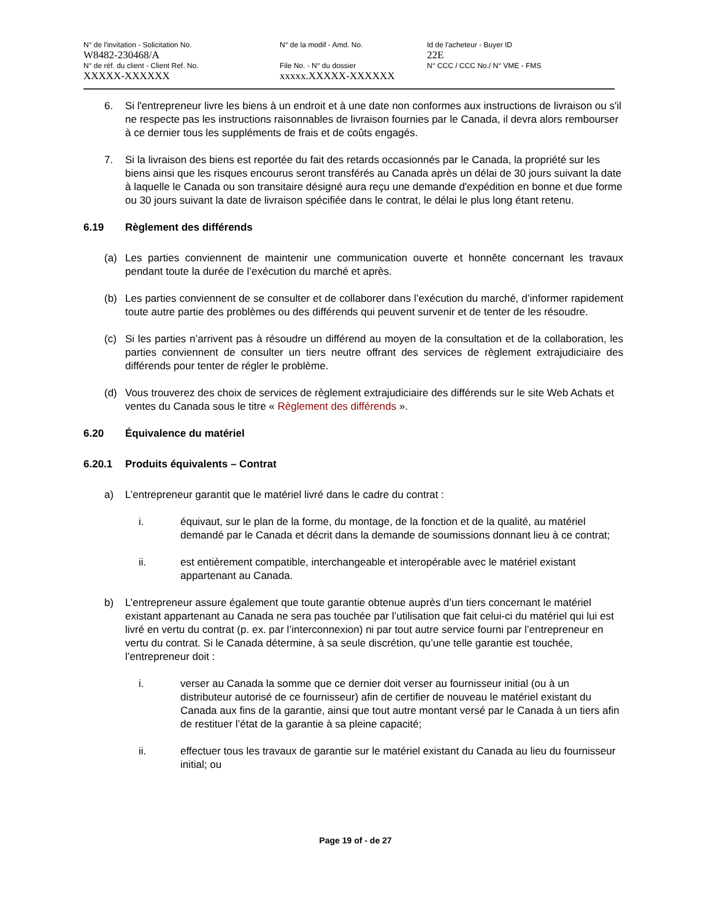N° de l'invitation - Solicitation No.
W8482-230468/A
N° de la modif - Amd. No. Id de l'acheteur - Buyer ID
22E
N° de réf. du client - Client Ref. No.
XXXXX-XXXXXX
File No. - N° du dossier
xxxxx.XXXXX-XXXXXX
N° CCC / CCC No./ N° VME - FMS
6. Si l'entrepreneur livre les biens à un endroit et à une date non conformes aux instructions de livraison ou s'il ne respecte pas les instructions raisonnables de livraison fournies par le Canada, il devra alors rembourser à ce dernier tous les suppléments de frais et de coûts engagés.
7. Si la livraison des biens est reportée du fait des retards occasionnés par le Canada, la propriété sur les biens ainsi que les risques encourus seront transférés au Canada après un délai de 30 jours suivant la date à laquelle le Canada ou son transitaire désigné aura reçu une demande d'expédition en bonne et due forme ou 30 jours suivant la date de livraison spécifiée dans le contrat, le délai le plus long étant retenu.
6.19 Règlement des différends
(a) Les parties conviennent de maintenir une communication ouverte et honnête concernant les travaux pendant toute la durée de l’exécution du marché et après.
(b) Les parties conviennent de se consulter et de collaborer dans l’exécution du marché, d’informer rapidement toute autre partie des problèmes ou des différends qui peuvent survenir et de tenter de les résoudre.
(c) Si les parties n’arrivent pas à résoudre un différend au moyen de la consultation et de la collaboration, les parties conviennent de consulter un tiers neutre offrant des services de règlement extrajudiciaire des différends pour tenter de régler le problème.
(d) Vous trouverez des choix de services de règlement extrajudiciaire des différends sur le site Web Achats et ventes du Canada sous le titre « Règlement des différends ».
6.20 Équivalence du matériel
6.20.1 Produits équivalents – Contrat
a) L’entrepreneur garantit que le matériel livré dans le cadre du contrat :
i. équivaut, sur le plan de la forme, du montage, de la fonction et de la qualité, au matériel demandé par le Canada et décrit dans la demande de soumissions donnant lieu à ce contrat;
ii. est entièrement compatible, interchangeable et interopérable avec le matériel existant appartenant au Canada.
b) L’entrepreneur assure également que toute garantie obtenue auprès d’un tiers concernant le matériel existant appartenant au Canada ne sera pas touchée par l’utilisation que fait celui-ci du matériel qui lui est livré en vertu du contrat (p. ex. par l’interconnexion) ni par tout autre service fourni par l’entrepreneur en vertu du contrat. Si le Canada détermine, à sa seule discrétion, qu’une telle garantie est touchée, l’entrepreneur doit :
i. verser au Canada la somme que ce dernier doit verser au fournisseur initial (ou à un distributeur autorisé de ce fournisseur) afin de certifier de nouveau le matériel existant du Canada aux fins de la garantie, ainsi que tout autre montant versé par le Canada à un tiers afin de restituer l’état de la garantie à sa pleine capacité;
ii. effectuer tous les travaux de garantie sur le matériel existant du Canada au lieu du fournisseur initial; ou
Page 19 of - de 27